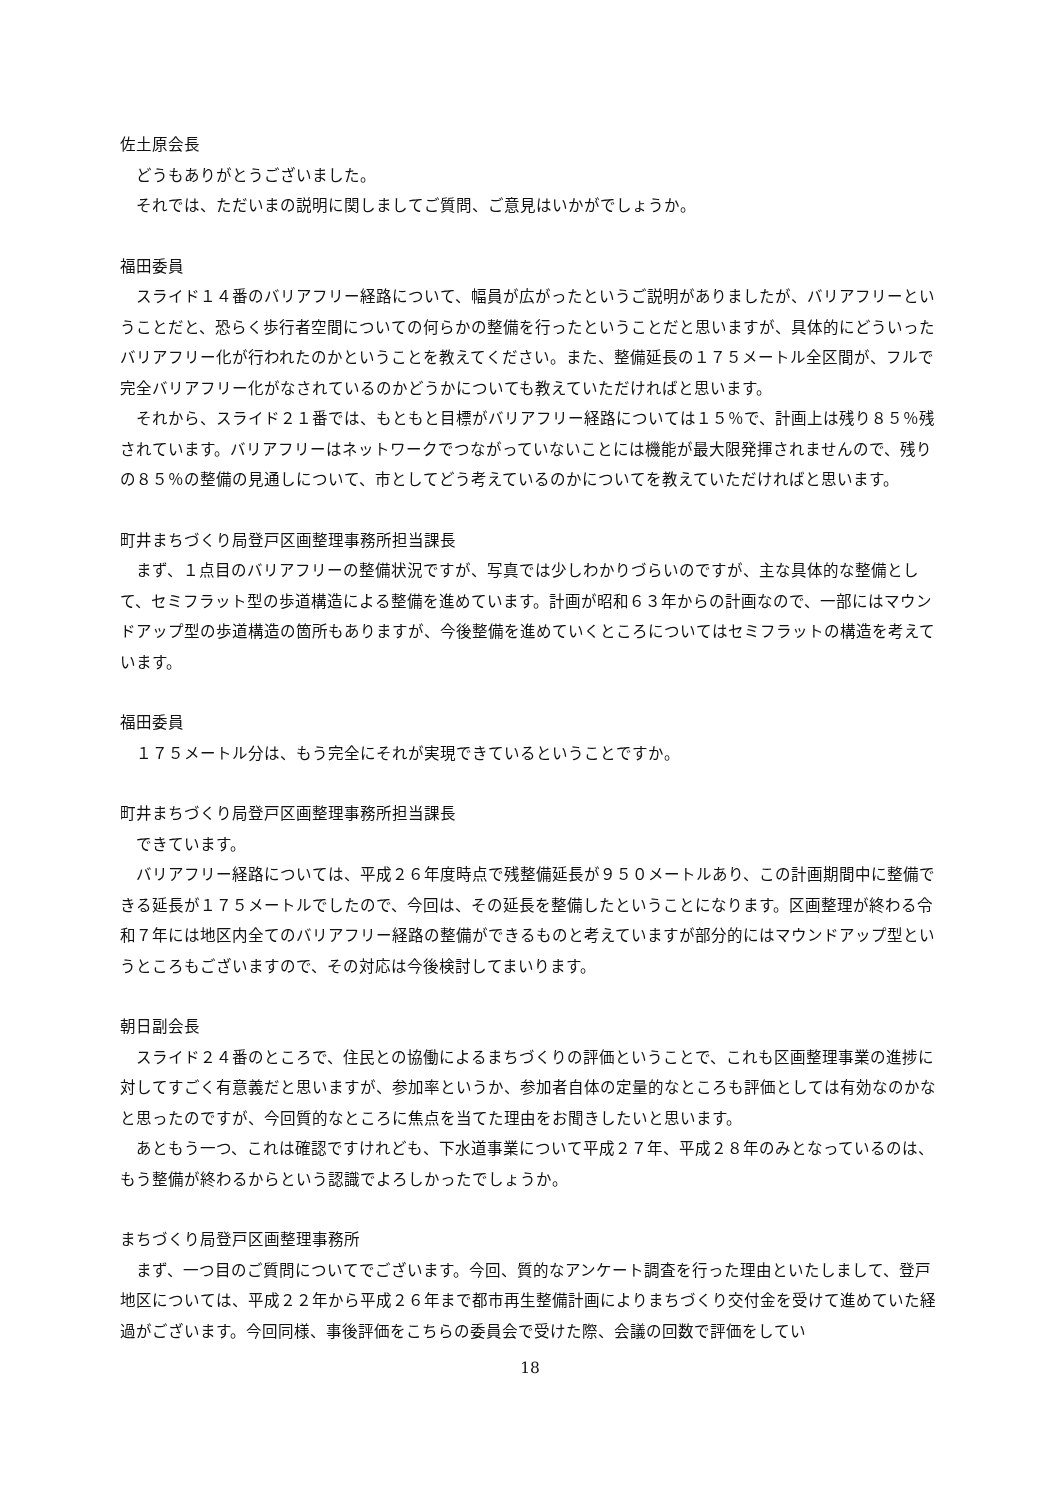佐土原会長
どうもありがとうございました。
それでは、ただいまの説明に関しましてご質問、ご意見はいかがでしょうか。
福田委員
スライド１４番のバリアフリー経路について、幅員が広がったというご説明がありましたが、バリアフリーということだと、恐らく歩行者空間についての何らかの整備を行ったということだと思いますが、具体的にどういったバリアフリー化が行われたのかということを教えてください。また、整備延長の１７５メートル全区間が、フルで完全バリアフリー化がなされているのかどうかについても教えていただければと思います。
それから、スライド２１番では、もともと目標がバリアフリー経路については１５％で、計画上は残り８５％残されています。バリアフリーはネットワークでつながっていないことには機能が最大限発揮されませんので、残りの８５％の整備の見通しについて、市としてどう考えているのかについてを教えていただければと思います。
町井まちづくり局登戸区画整理事務所担当課長
まず、１点目のバリアフリーの整備状況ですが、写真では少しわかりづらいのですが、主な具体的な整備として、セミフラット型の歩道構造による整備を進めています。計画が昭和６３年からの計画なので、一部にはマウンドアップ型の歩道構造の箇所もありますが、今後整備を進めていくところについてはセミフラットの構造を考えています。
福田委員
１７５メートル分は、もう完全にそれが実現できているということですか。
町井まちづくり局登戸区画整理事務所担当課長
できています。
バリアフリー経路については、平成２６年度時点で残整備延長が９５０メートルあり、この計画期間中に整備できる延長が１７５メートルでしたので、今回は、その延長を整備したということになります。区画整理が終わる令和７年には地区内全てのバリアフリー経路の整備ができるものと考えていますが部分的にはマウンドアップ型というところもございますので、その対応は今後検討してまいります。
朝日副会長
スライド２４番のところで、住民との協働によるまちづくりの評価ということで、これも区画整理事業の進捗に対してすごく有意義だと思いますが、参加率というか、参加者自体の定量的なところも評価としては有効なのかなと思ったのですが、今回質的なところに焦点を当てた理由をお聞きしたいと思います。
あともう一つ、これは確認ですけれども、下水道事業について平成２７年、平成２８年のみとなっているのは、もう整備が終わるからという認識でよろしかったでしょうか。
まちづくり局登戸区画整理事務所
まず、一つ目のご質問についてでございます。今回、質的なアンケート調査を行った理由といたしまして、登戸地区については、平成２２年から平成２６年まで都市再生整備計画によりまちづくり交付金を受けて進めていた経過がございます。今回同様、事後評価をこちらの委員会で受けた際、会議の回数で評価をしてい
18